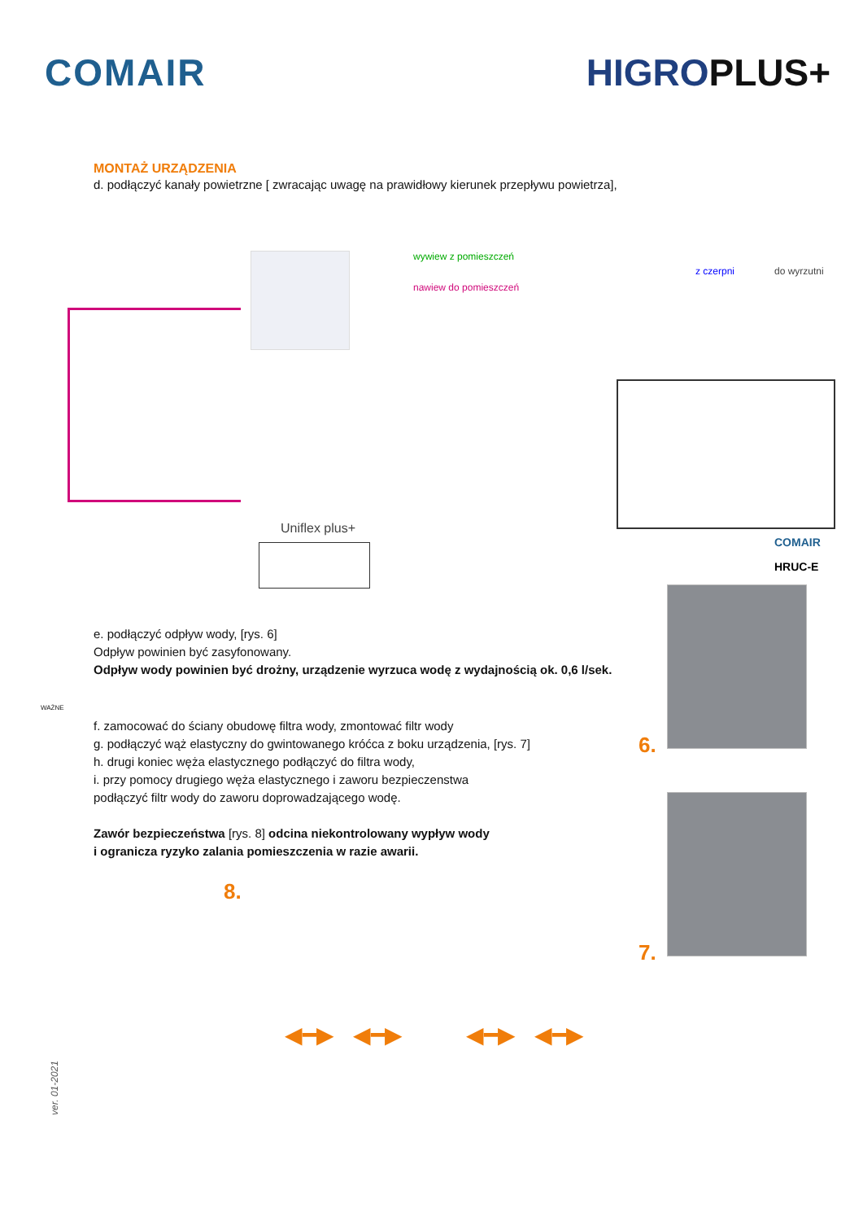COMAIR HIGROPLUS+
MONTAŻ URZĄDZENIA
d. podłączyć kanały powietrzne [ zwracając uwagę na prawidłowy kierunek przepływu powietrza],
wywiew z pomieszczeń
nawiew do pomieszczeń
z czerpni do wyrzutni
Uniflex plus+
COMAIR
HRUC-E
e. podłączyć odpływ wody, [rys. 6]
Odpływ powinien być zasyfonowany.
Odpływ wody powinien być drożny, urządzenie wyrzuca wodę z wydajnością ok. 0,6 l/sek.
WAŻNE
f. zamocować do ściany obudowę filtra wody, zmontować filtr wody
g. podłączyć wąż elastyczny do gwintowanego króćca z boku urządzenia, [rys. 7]
h. drugi koniec węża elastycznego podłączyć do filtra wody,
i. przy pomocy drugiego węża elastycznego i zaworu bezpieczenstwa
podłączyć filtr wody do zaworu doprowadzającego wodę.
Zawór bezpieczeństwa [rys. 8] odcina niekontrolowany wypływ wody
i ogranicza ryzyko zalania pomieszczenia w razie awarii.
6.
7.
8.
◀━▶ ◀━▶ ◀━▶ ◀━▶
ver. 01-2021